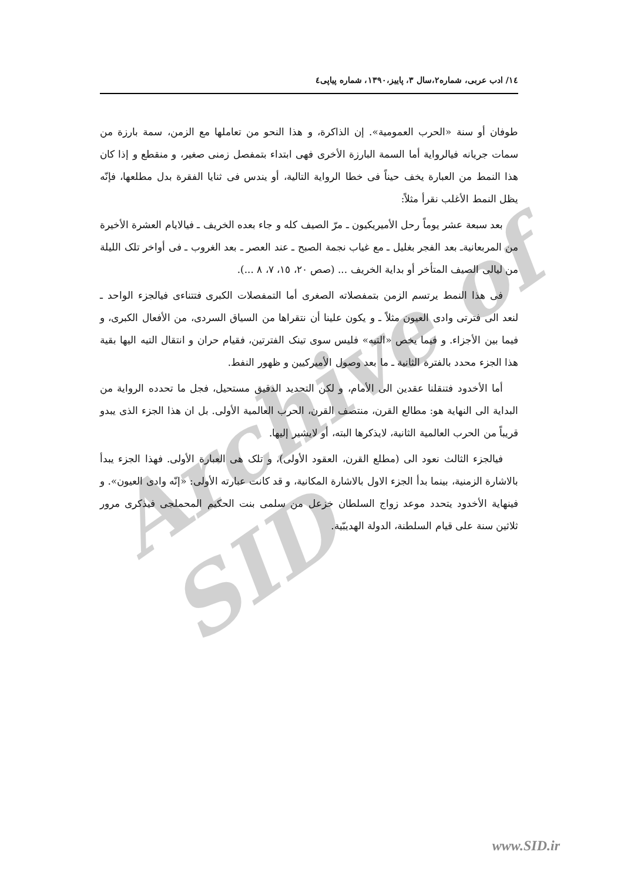Archive of SID
١٤/ ادب عربی، شماره٢،سال ٣، پاییز،١٣٩٠، شماره پیاپی٤
طوفان أو سنة «الحرب العمومية». إن الذاكرة، و هذا النحو من تعاملها مع الزمن، سمة بارزة من سمات جريانه فیالرواية أما السمة البارزة الأخرى فهى ابتداء بتمفصل زمنی صغير، و منقطع و إذا كان هذا النمط من العبارة يخف حيناً فی خطا الرواية التالية، أو يندس فی ثنايا الفقرة بدل مطلعها، فإنّه يظل النمط الأغلب نقرأ مثلاً:
بعد سبعة عشر يوماً رحل الأميريكيون ـ مرّ الصيف كله و جاء بعده الخريف ـ فیالايام العشرة الأخيرة من المربعانيةـ بعد الفجر بغليل ـ مع غياب نجمة الصبح ـ عند العصر ـ بعد الغروب ـ فی أواخر تلک الليلة من ليالی الصيف المتأخر أو بداية الخريف ... (صص ٢٠، ١٥، ٧، ٨ ...).
فی هذا النمط يرتسم الزمن بتمفصلاته الصغرى أما التمفصلات الكبرى فتتناءى فیالجزء الواحد ـ لنعد الى فترتی وادی العيون مثلاً ـ و يكون علينا أن نتقراها من السياق السردی، من الأفعال الكبرى، و فيما بين الأجزاء. و فيما يخص «التيه» فليس سوى تينک الفترتين، فقيام حران و انتقال التيه اليها بقية هذا الجزء محدد بالفترة الثانية ـ ما بعد وصول الأميركيين و ظهور النفط.
أما الأخدود فتنقلنا عقدين الى الأمام، و لكن التحديد الدقيق مستحيل، فجل ما تحدده الرواية من البداية الى النهاية هو: مطالع القرن، منتصف القرن، الحرب العالمية الأولى. بل ان هذا الجزء الذی يبدو قريباً من الحرب العالمية الثانية، لايذكرها البته، أو لايشير إليها.
فیالجزء الثالث نعود الى (مطلع القرن، العقود الأولى)، و تلک هی العبارة الأولى. فهذا الجزء يبدأ بالاشارة الزمنية، بينما بدأ الجزء الاول بالاشارة المكانية، و قد كانت عبارته الأولى: «إنّه وادی العيون». و فینهاية الأخدود يتحدد موعد زواج السلطان خزعل من سلمى بنت الحكيم المحملجی فیذكرى مرور ثلاثين سنة على قيام السلطنة، الدولة الهديبّية.
www.SID.ir